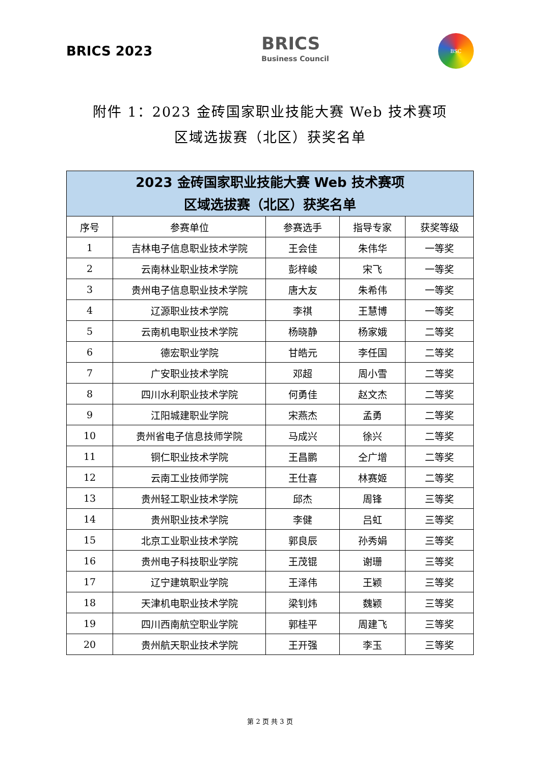BRICS 2023
BRICS
Business Council
BSC
附件 1：2023 金砖国家职业技能大赛 Web 技术赛项
区域选拔赛（北区）获奖名单
| 2023 金砖国家职业技能大赛 Web 技术赛项 区域选拔赛（北区）获奖名单 | | | | |
| --- | --- | --- | --- | --- |
| 序号 | 参赛单位 | 参赛选手 | 指导专家 | 获奖等级 |
| 1 | 吉林电子信息职业技术学院 | 王会佳 | 朱伟华 | 一等奖 |
| 2 | 云南林业职业技术学院 | 彭梓峻 | 宋飞 | 一等奖 |
| 3 | 贵州电子信息职业技术学院 | 唐大友 | 朱希伟 | 一等奖 |
| 4 | 辽源职业技术学院 | 李祺 | 王慧博 | 一等奖 |
| 5 | 云南机电职业技术学院 | 杨晓静 | 杨家娥 | 二等奖 |
| 6 | 德宏职业学院 | 甘皓元 | 李任国 | 二等奖 |
| 7 | 广安职业技术学院 | 邓超 | 周小雪 | 二等奖 |
| 8 | 四川水利职业技术学院 | 何勇佳 | 赵文杰 | 二等奖 |
| 9 | 江阳城建职业学院 | 宋燕杰 | 孟勇 | 二等奖 |
| 10 | 贵州省电子信息技师学院 | 马成兴 | 徐兴 | 二等奖 |
| 11 | 铜仁职业技术学院 | 王昌鹏 | 仝广增 | 二等奖 |
| 12 | 云南工业技师学院 | 王仕喜 | 林赛姬 | 二等奖 |
| 13 | 贵州轻工职业技术学院 | 邱杰 | 周锋 | 三等奖 |
| 14 | 贵州职业技术学院 | 李健 | 吕虹 | 三等奖 |
| 15 | 北京工业职业技术学院 | 郭良辰 | 孙秀娟 | 三等奖 |
| 16 | 贵州电子科技职业学院 | 王茂锟 | 谢珊 | 三等奖 |
| 17 | 辽宁建筑职业学院 | 王泽伟 | 王颖 | 三等奖 |
| 18 | 天津机电职业技术学院 | 梁钊炜 | 魏颖 | 三等奖 |
| 19 | 四川西南航空职业学院 | 郭桂平 | 周建飞 | 三等奖 |
| 20 | 贵州航天职业技术学院 | 王开强 | 李玉 | 三等奖 |
第 2 页 共 3 页